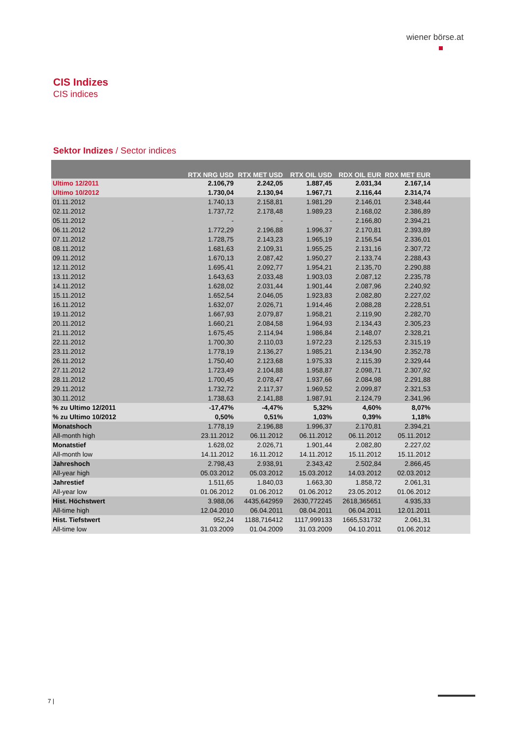wiener börse.at
CIS Indizes
CIS indices
Sektor Indizes / Sector indices
| | RTX NRG USD | RTX MET USD | RTX OIL USD | RDX OIL EUR | RDX MET EUR | |
| --- | --- | --- | --- | --- | --- | --- |
| Ultimo 12/2011 | 2.106,79 | 2.242,05 | 1.887,45 | 2.031,34 | 2.167,14 | |
| Ultimo 10/2012 | 1.730,04 | 2.130,94 | 1.967,71 | 2.116,44 | 2.314,74 | |
| 01.11.2012 | 1.740,13 | 2.158,81 | 1.981,29 | 2.146,01 | 2.348,44 | |
| 02.11.2012 | 1.737,72 | 2.178,48 | 1.989,23 | 2.168,02 | 2.386,89 | |
| 05.11.2012 | - | - | - | 2.166,80 | 2.394,21 | |
| 06.11.2012 | 1.772,29 | 2.196,88 | 1.996,37 | 2.170,81 | 2.393,89 | |
| 07.11.2012 | 1.728,75 | 2.143,23 | 1.965,19 | 2.156,54 | 2.336,01 | |
| 08.11.2012 | 1.681,63 | 2.109,31 | 1.955,25 | 2.131,16 | 2.307,72 | |
| 09.11.2012 | 1.670,13 | 2.087,42 | 1.950,27 | 2.133,74 | 2.288,43 | |
| 12.11.2012 | 1.695,41 | 2.092,77 | 1.954,21 | 2.135,70 | 2.290,88 | |
| 13.11.2012 | 1.643,63 | 2.033,48 | 1.903,03 | 2.087,12 | 2.235,78 | |
| 14.11.2012 | 1.628,02 | 2.031,44 | 1.901,44 | 2.087,96 | 2.240,92 | |
| 15.11.2012 | 1.652,54 | 2.046,05 | 1.923,83 | 2.082,80 | 2.227,02 | |
| 16.11.2012 | 1.632,07 | 2.026,71 | 1.914,46 | 2.088,28 | 2.228,51 | |
| 19.11.2012 | 1.667,93 | 2.079,87 | 1.958,21 | 2.119,90 | 2.282,70 | |
| 20.11.2012 | 1.660,21 | 2.084,58 | 1.964,93 | 2.134,43 | 2.305,23 | |
| 21.11.2012 | 1.675,45 | 2.114,94 | 1.986,84 | 2.148,07 | 2.328,21 | |
| 22.11.2012 | 1.700,30 | 2.110,03 | 1.972,23 | 2.125,53 | 2.315,19 | |
| 23.11.2012 | 1.778,19 | 2.136,27 | 1.985,21 | 2.134,90 | 2.352,78 | |
| 26.11.2012 | 1.750,40 | 2.123,68 | 1.975,33 | 2.115,39 | 2.329,44 | |
| 27.11.2012 | 1.723,49 | 2.104,88 | 1.958,87 | 2.098,71 | 2.307,92 | |
| 28.11.2012 | 1.700,45 | 2.078,47 | 1.937,66 | 2.084,98 | 2.291,88 | |
| 29.11.2012 | 1.732,72 | 2.117,37 | 1.969,52 | 2.099,87 | 2.321,53 | |
| 30.11.2012 | 1.738,63 | 2.141,88 | 1.987,91 | 2.124,79 | 2.341,96 | |
| % zu Ultimo 12/2011 | -17,47% | -4,47% | 5,32% | 4,60% | 8,07% | |
| % zu Ultimo 10/2012 | 0,50% | 0,51% | 1,03% | 0,39% | 1,18% | |
| Monatshoch | 1.778,19 | 2.196,88 | 1.996,37 | 2.170,81 | 2.394,21 | |
| All-month high | 23.11.2012 | 06.11.2012 | 06.11.2012 | 06.11.2012 | 05.11.2012 | |
| Monatstief | 1.628,02 | 2.026,71 | 1.901,44 | 2.082,80 | 2.227,02 | |
| All-month low | 14.11.2012 | 16.11.2012 | 14.11.2012 | 15.11.2012 | 15.11.2012 | |
| Jahreshoch | 2.798,43 | 2.938,91 | 2.343,42 | 2.502,84 | 2.866,45 | |
| All-year high | 05.03.2012 | 05.03.2012 | 15.03.2012 | 14.03.2012 | 02.03.2012 | |
| Jahrestief | 1.511,65 | 1.840,03 | 1.663,30 | 1.858,72 | 2.061,31 | |
| All-year low | 01.06.2012 | 01.06.2012 | 01.06.2012 | 23.05.2012 | 01.06.2012 | |
| Hist. Höchstwert | 3.988,06 | 4435,642959 | 2630,772245 | 2618,365651 | 4.935,33 | |
| All-time high | 12.04.2010 | 06.04.2011 | 08.04.2011 | 06.04.2011 | 12.01.2011 | |
| Hist. Tiefstwert | 952,24 | 1188,716412 | 1117,999133 | 1665,531732 | 2.061,31 | |
| All-time low | 31.03.2009 | 01.04.2009 | 31.03.2009 | 04.10.2011 | 01.06.2012 | |
7 |